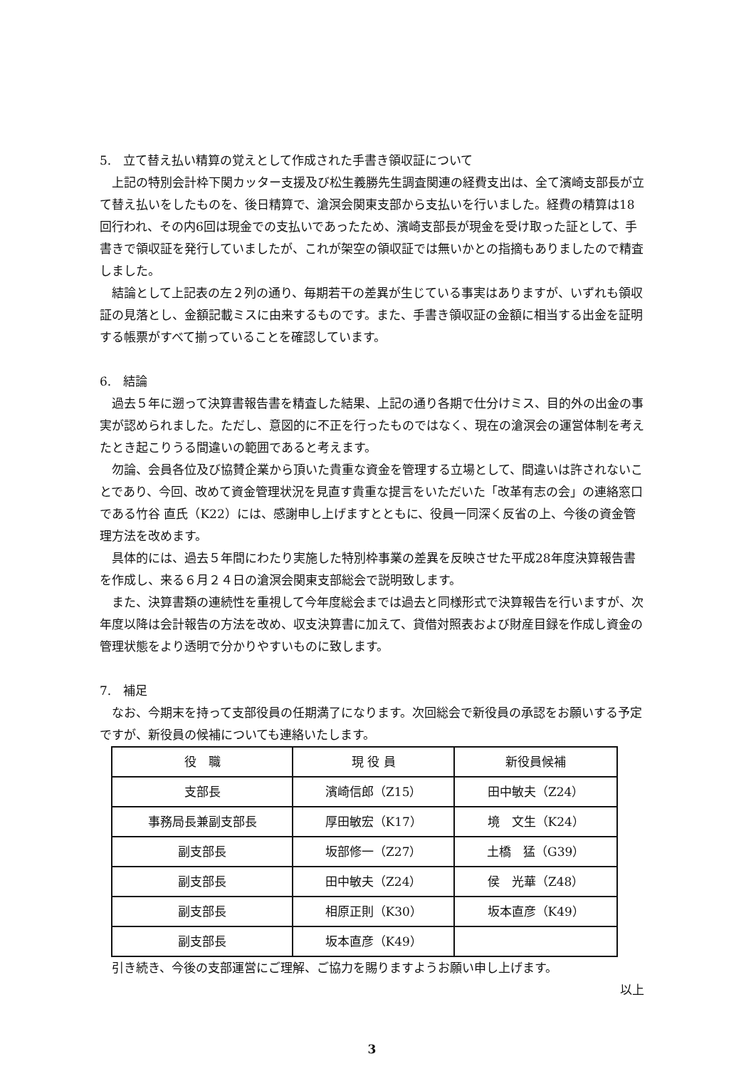5.　立て替え払い精算の覚えとして作成された手書き領収証について
上記の特別会計枠下関カッター支援及び松生義勝先生調査関連の経費支出は、全て濱崎支部長が立て替え払いをしたものを、後日精算で、滄溟会関東支部から支払いを行いました。経費の精算は18回行われ、その内6回は現金での支払いであったため、濱崎支部長が現金を受け取った証として、手書きで領収証を発行していましたが、これが架空の領収証では無いかとの指摘もありましたので精査しました。
結論として上記表の左２列の通り、毎期若干の差異が生じている事実はありますが、いずれも領収証の見落とし、金額記載ミスに由来するものです。また、手書き領収証の金額に相当する出金を証明する帳票がすべて揃っていることを確認しています。
6.　結論
過去５年に遡って決算書報告書を精査した結果、上記の通り各期で仕分けミス、目的外の出金の事実が認められました。ただし、意図的に不正を行ったものではなく、現在の滄溟会の運営体制を考えたとき起こりうる間違いの範囲であると考えます。
勿論、会員各位及び協賛企業から頂いた貴重な資金を管理する立場として、間違いは許されないことであり、今回、改めて資金管理状況を見直す貴重な提言をいただいた「改革有志の会」の連絡窓口である竹谷 直氏（K22）には、感謝申し上げますとともに、役員一同深く反省の上、今後の資金管理方法を改めます。
具体的には、過去５年間にわたり実施した特別枠事業の差異を反映させた平成28年度決算報告書を作成し、来る６月２４日の滄溟会関東支部総会で説明致します。
また、決算書類の連続性を重視して今年度総会までは過去と同様形式で決算報告を行いますが、次年度以降は会計報告の方法を改め、収支決算書に加えて、貸借対照表および財産目録を作成し資金の管理状態をより透明で分かりやすいものに致します。
7.　補足
なお、今期末を持って支部役員の任期満了になります。次回総会で新役員の承認をお願いする予定ですが、新役員の候補についても連絡いたします。
| 役 職 | 現 役 員 | 新役員候補 |
| --- | --- | --- |
| 支部長 | 濱崎信郎（Z15） | 田中敏夫（Z24） |
| 事務局長兼副支部長 | 厚田敏宏（K17） | 境 文生（K24） |
| 副支部長 | 坂部修一（Z27） | 土橋 猛（G39） |
| 副支部長 | 田中敏夫（Z24） | 侯 光華（Z48） |
| 副支部長 | 相原正則（K30） | 坂本直彦（K49） |
| 副支部長 | 坂本直彦（K49） | |
引き続き、今後の支部運営にご理解、ご協力を賜りますようお願い申し上げます。
以上
3